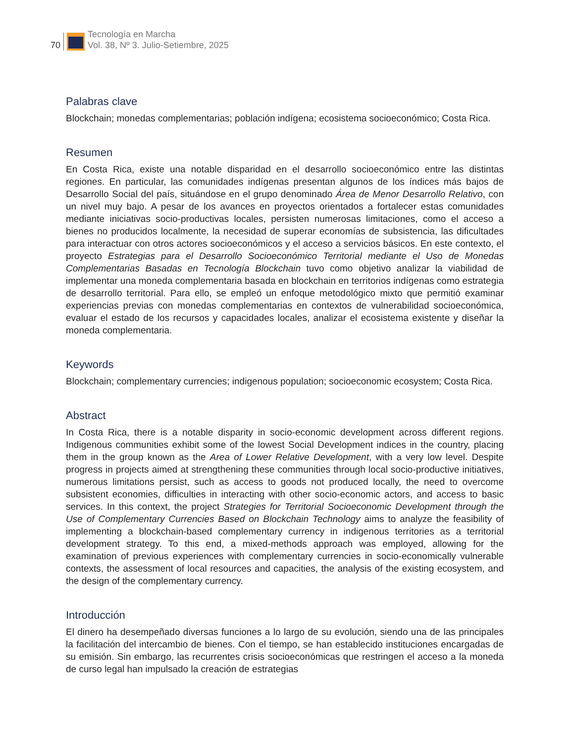70
Tecnología en Marcha
Vol. 38, Nº 3. Julio-Setiembre, 2025
Palabras clave
Blockchain; monedas complementarias; población indígena; ecosistema socioeconómico; Costa Rica.
Resumen
En Costa Rica, existe una notable disparidad en el desarrollo socioeconómico entre las distintas regiones. En particular, las comunidades indígenas presentan algunos de los índices más bajos de Desarrollo Social del país, situándose en el grupo denominado Área de Menor Desarrollo Relativo, con un nivel muy bajo. A pesar de los avances en proyectos orientados a fortalecer estas comunidades mediante iniciativas socio-productivas locales, persisten numerosas limitaciones, como el acceso a bienes no producidos localmente, la necesidad de superar economías de subsistencia, las dificultades para interactuar con otros actores socioeconómicos y el acceso a servicios básicos. En este contexto, el proyecto Estrategias para el Desarrollo Socioeconómico Territorial mediante el Uso de Monedas Complementarias Basadas en Tecnología Blockchain tuvo como objetivo analizar la viabilidad de implementar una moneda complementaria basada en blockchain en territorios indígenas como estrategia de desarrollo territorial. Para ello, se empleó un enfoque metodológico mixto que permitió examinar experiencias previas con monedas complementarias en contextos de vulnerabilidad socioeconómica, evaluar el estado de los recursos y capacidades locales, analizar el ecosistema existente y diseñar la moneda complementaria.
Keywords
Blockchain; complementary currencies; indigenous population; socioeconomic ecosystem; Costa Rica.
Abstract
In Costa Rica, there is a notable disparity in socio-economic development across different regions. Indigenous communities exhibit some of the lowest Social Development indices in the country, placing them in the group known as the Area of Lower Relative Development, with a very low level. Despite progress in projects aimed at strengthening these communities through local socio-productive initiatives, numerous limitations persist, such as access to goods not produced locally, the need to overcome subsistent economies, difficulties in interacting with other socio-economic actors, and access to basic services. In this context, the project Strategies for Territorial Socioeconomic Development through the Use of Complementary Currencies Based on Blockchain Technology aims to analyze the feasibility of implementing a blockchain-based complementary currency in indigenous territories as a territorial development strategy. To this end, a mixed-methods approach was employed, allowing for the examination of previous experiences with complementary currencies in socio-economically vulnerable contexts, the assessment of local resources and capacities, the analysis of the existing ecosystem, and the design of the complementary currency.
Introducción
El dinero ha desempeñado diversas funciones a lo largo de su evolución, siendo una de las principales la facilitación del intercambio de bienes. Con el tiempo, se han establecido instituciones encargadas de su emisión. Sin embargo, las recurrentes crisis socioeconómicas que restringen el acceso a la moneda de curso legal han impulsado la creación de estrategias